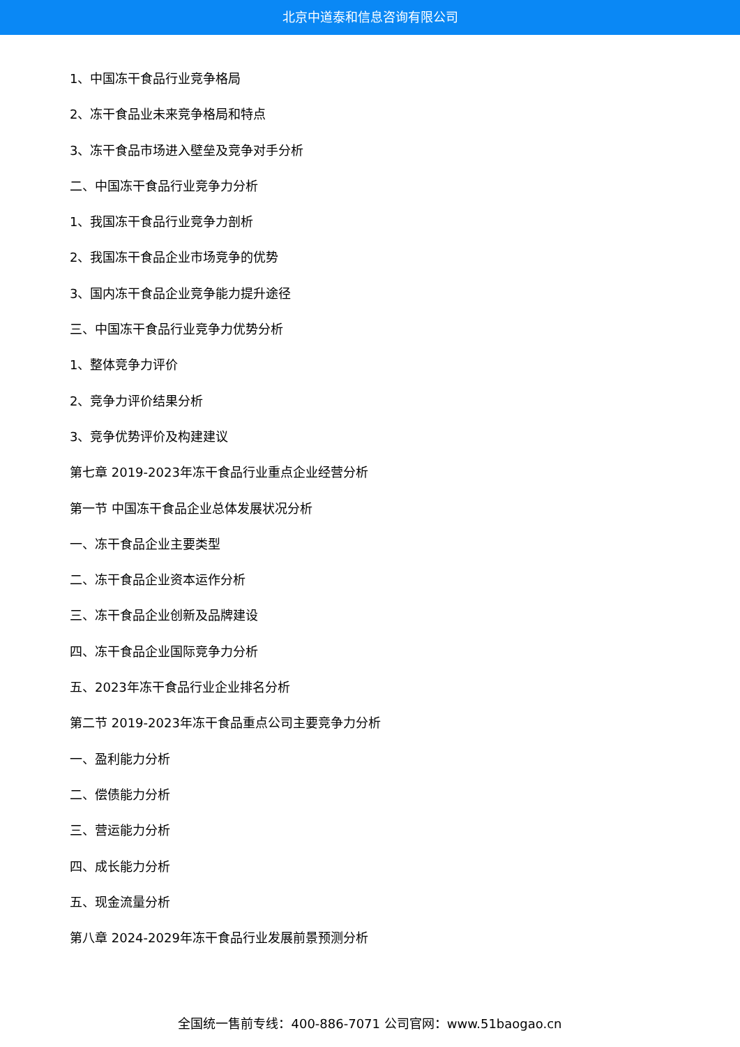北京中道泰和信息咨询有限公司
1、中国冻干食品行业竞争格局
2、冻干食品业未来竞争格局和特点
3、冻干食品市场进入壁垒及竞争对手分析
二、中国冻干食品行业竞争力分析
1、我国冻干食品行业竞争力剖析
2、我国冻干食品企业市场竞争的优势
3、国内冻干食品企业竞争能力提升途径
三、中国冻干食品行业竞争力优势分析
1、整体竞争力评价
2、竞争力评价结果分析
3、竞争优势评价及构建建议
第七章 2019-2023年冻干食品行业重点企业经营分析
第一节 中国冻干食品企业总体发展状况分析
一、冻干食品企业主要类型
二、冻干食品企业资本运作分析
三、冻干食品企业创新及品牌建设
四、冻干食品企业国际竞争力分析
五、2023年冻干食品行业企业排名分析
第二节 2019-2023年冻干食品重点公司主要竞争力分析
一、盈利能力分析
二、偿债能力分析
三、营运能力分析
四、成长能力分析
五、现金流量分析
第八章 2024-2029年冻干食品行业发展前景预测分析
全国统一售前专线：400-886-7071 公司官网：www.51baogao.cn